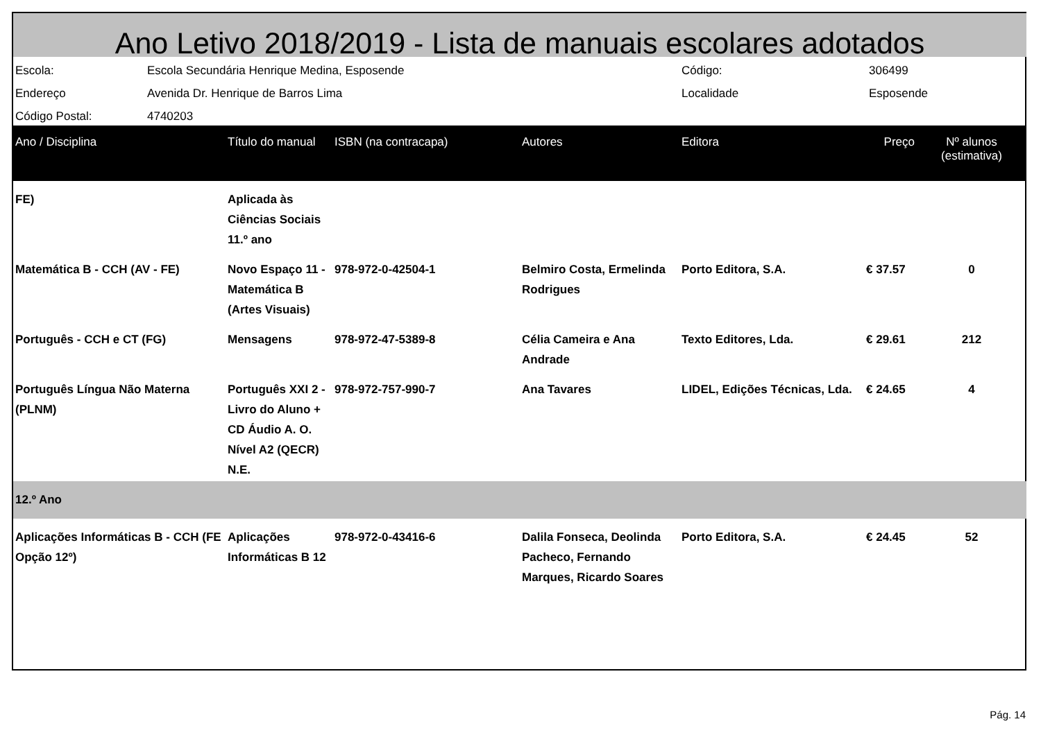Ano Letivo 2018/2019 - Lista de manuais escolares adotados
| Escola: | Escola Secundária Henrique Medina, Esposende | Código: | 306499 |
| Endereço | Avenida Dr. Henrique de Barros Lima | Localidade | Esposende |
| Código Postal: | 4740203 | | |
| Ano / Disciplina | Título do manual | ISBN (na contracapa) | Autores | Editora | Preço | Nº alunos (estimativa) |
| --- | --- | --- | --- | --- | --- | --- |
| FE) | Aplicada às Ciências Sociais 11.º ano | | | | | |
| Matemática B - CCH (AV - FE) | Novo Espaço 11 - Matemática B (Artes Visuais) | 978-972-0-42504-1 | Belmiro Costa, Ermelinda Rodrigues | Porto Editora, S.A. | € 37.57 | 0 |
| Português - CCH e CT (FG) | Mensagens | 978-972-47-5389-8 | Célia Cameira e Ana Andrade | Texto Editores, Lda. | € 29.61 | 212 |
| Português Língua Não Materna (PLNM) | Português XXI 2 - Livro do Aluno + CD Áudio A. O. Nível A2 (QECR) N.E. | 978-972-757-990-7 | Ana Tavares | LIDEL, Edições Técnicas, Lda. | € 24.65 | 4 |
| 12.º Ano | | | | | | |
| Aplicações Informáticas B - CCH (FE Opção 12º) | Aplicações Informáticas B 12 | 978-972-0-43416-6 | Dalila Fonseca, Deolinda Pacheco, Fernando Marques, Ricardo Soares | Porto Editora, S.A. | € 24.45 | 52 |
Pág. 14